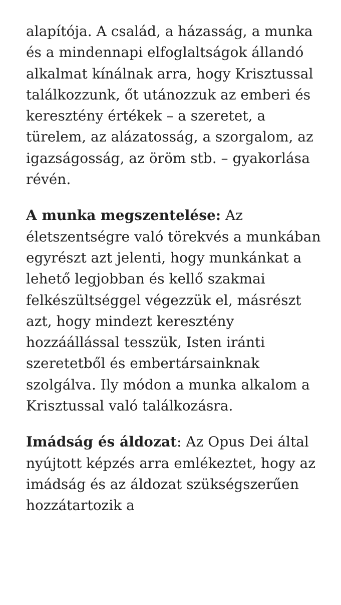alapítója. A család, a házasság, a munka és a mindennapi elfoglaltságok állandó alkalmat kínálnak arra, hogy Krisztussal találkozzunk, őt utánozzuk az emberi és keresztény értékek – a szeretet, a türelem, az alázatosság, a szorgalom, az igazságosság, az öröm stb. – gyakorlása révén.
A munka megszentelése: Az életszentségre való törekvés a munkában egyrészt azt jelenti, hogy munkánkat a lehető legjobban és kellő szakmai felkészültséggel végezzük el, másrészt azt, hogy mindezt keresztény hozzáállással tesszük, Isten iránti szeretetből és embertársainknak szolgálva. Ily módon a munka alkalom a Krisztussal való találkozásra.
Imádság és áldozat: Az Opus Dei által nyújtott képzés arra emlékeztet, hogy az imádság és az áldozat szükségszerűen hozzátartozik a